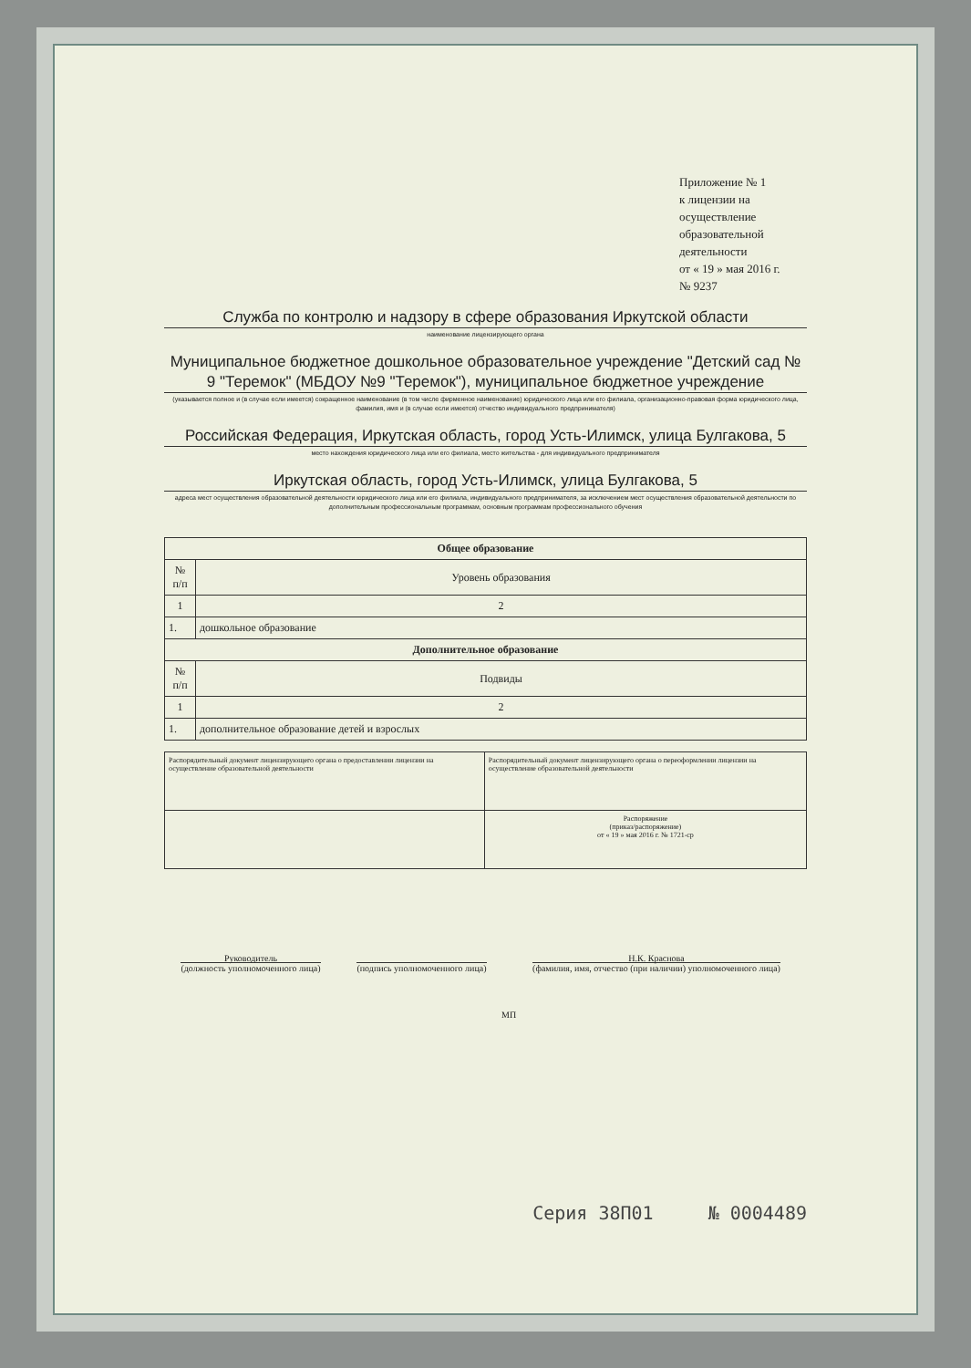Приложение № 1
к лицензии на осуществление
образовательной деятельности
от « 19 » мая 2016 г.
№ 9237
Служба по контролю и надзору в сфере образования Иркутской области
наименование лицензирующего органа
Муниципальное бюджетное дошкольное образовательное учреждение "Детский сад № 9 "Теремок" (МБДОУ №9 "Теремок"), муниципальное бюджетное учреждение
(указывается полное и (в случае если имеется) сокращенное наименование (в том числе фирменное наименование) юридического лица или его филиала, организационно-правовая форма юридического лица, фамилия, имя и (в случае если имеется) отчество индивидуального предпринимателя)
Российская Федерация, Иркутская область, город Усть-Илимск, улица Булгакова, 5
место нахождения юридического лица или его филиала, место жительства - для индивидуального предпринимателя
Иркутская область, город Усть-Илимск, улица Булгакова, 5
адреса мест осуществления образовательной деятельности юридического лица или его филиала, индивидуального предпринимателя, за исключением мест осуществления образовательной деятельности по дополнительным профессиональным программам, основным программам профессионального обучения
| Общее образование | |
| --- | --- |
| № п/п | Уровень образования |
| 1 | 2 |
| 1. | дошкольное образование |
| Дополнительное образование | |
| № п/п | Подвиды |
| 1 | 2 |
| 1. | дополнительное образование детей и взрослых |
| Распорядительный документ лицензирующего органа о предоставлении лицензии на осуществление образовательной деятельности | Распорядительный документ лицензирующего органа о переоформлении лицензии на осуществление образовательной деятельности |
| | Распоряжение (приказ/распоряжение) от « 19 » мая 2016 г. № 1721-ср |
Руководитель
(должность уполномоченного лица)
(подпись уполномоченного лица) Н.К. Краснова
(фамилия, имя, отчество (при наличии) уполномоченного лица)
МП
Серия 38П01 № 0004489